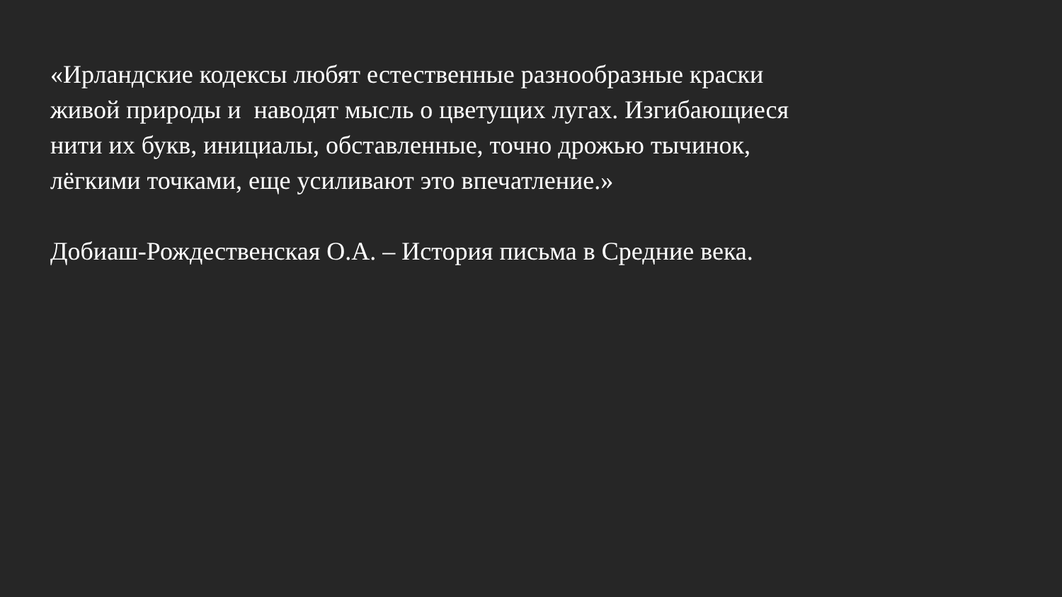«Ирландские кодексы любят естественные разнообразные краски
живой природы и наводят мысль о цветущих лугах. Изгибающиеся
нити их букв, инициалы, обставленные, точно дрожью тычинок,
лёгкими точками, еще усиливают это впечатление.»
Добиаш-Рождественская О.А. – История письма в Средние века.